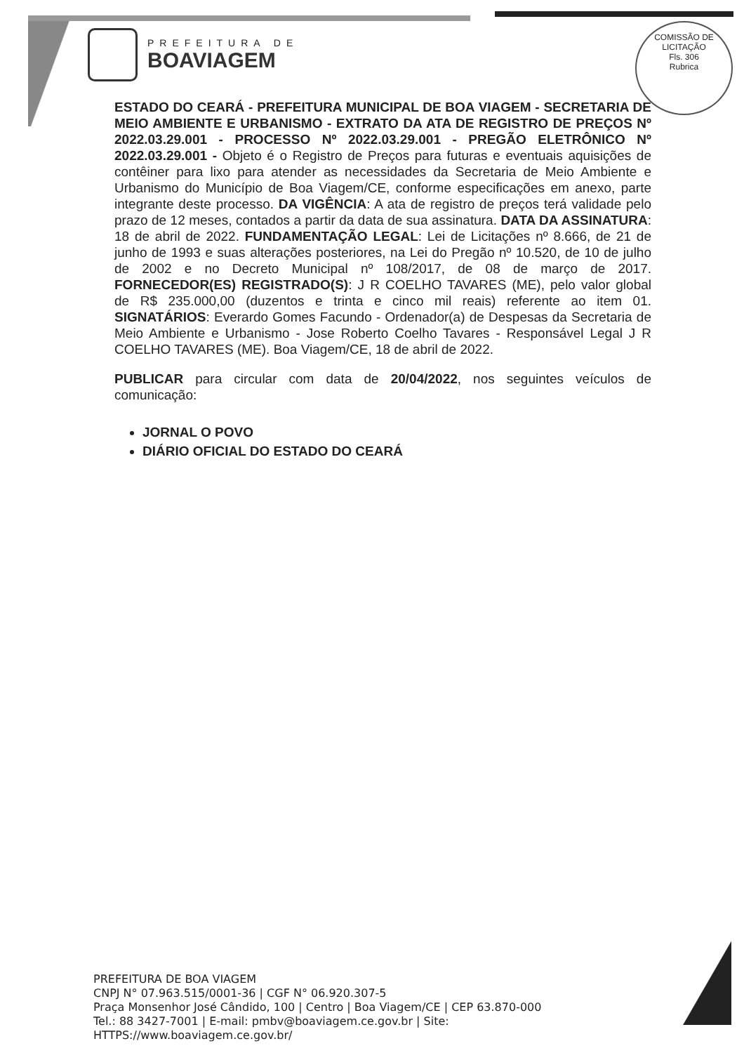PREFEITURA DE
BOAVIAGEM
COMISSÃO DE LICITAÇÃO
Fls. 306
Rubrica
ESTADO DO CEARÁ - PREFEITURA MUNICIPAL DE BOA VIAGEM - SECRETARIA DE MEIO AMBIENTE E URBANISMO - EXTRATO DA ATA DE REGISTRO DE PREÇOS Nº 2022.03.29.001 - PROCESSO Nº 2022.03.29.001 - PREGÃO ELETRÔNICO Nº 2022.03.29.001 - Objeto é o Registro de Preços para futuras e eventuais aquisições de contêiner para lixo para atender as necessidades da Secretaria de Meio Ambiente e Urbanismo do Município de Boa Viagem/CE, conforme especificações em anexo, parte integrante deste processo. DA VIGÊNCIA: A ata de registro de preços terá validade pelo prazo de 12 meses, contados a partir da data de sua assinatura. DATA DA ASSINATURA: 18 de abril de 2022. FUNDAMENTAÇÃO LEGAL: Lei de Licitações nº 8.666, de 21 de junho de 1993 e suas alterações posteriores, na Lei do Pregão nº 10.520, de 10 de julho de 2002 e no Decreto Municipal nº 108/2017, de 08 de março de 2017. FORNECEDOR(ES) REGISTRADO(S): J R COELHO TAVARES (ME), pelo valor global de R$ 235.000,00 (duzentos e trinta e cinco mil reais) referente ao item 01. SIGNATÁRIOS: Everardo Gomes Facundo - Ordenador(a) de Despesas da Secretaria de Meio Ambiente e Urbanismo - Jose Roberto Coelho Tavares - Responsável Legal J R COELHO TAVARES (ME). Boa Viagem/CE, 18 de abril de 2022.
PUBLICAR para circular com data de 20/04/2022, nos seguintes veículos de comunicação:
JORNAL O POVO
DIÁRIO OFICIAL DO ESTADO DO CEARÁ
PREFEITURA DE BOA VIAGEM
CNPJ N° 07.963.515/0001-36 | CGF N° 06.920.307-5
Praça Monsenhor José Cândido, 100 | Centro | Boa Viagem/CE | CEP 63.870-000
Tel.: 88 3427-7001 | E-mail: pmbv@boaviagem.ce.gov.br | Site:
HTTPS://www.boaviagem.ce.gov.br/